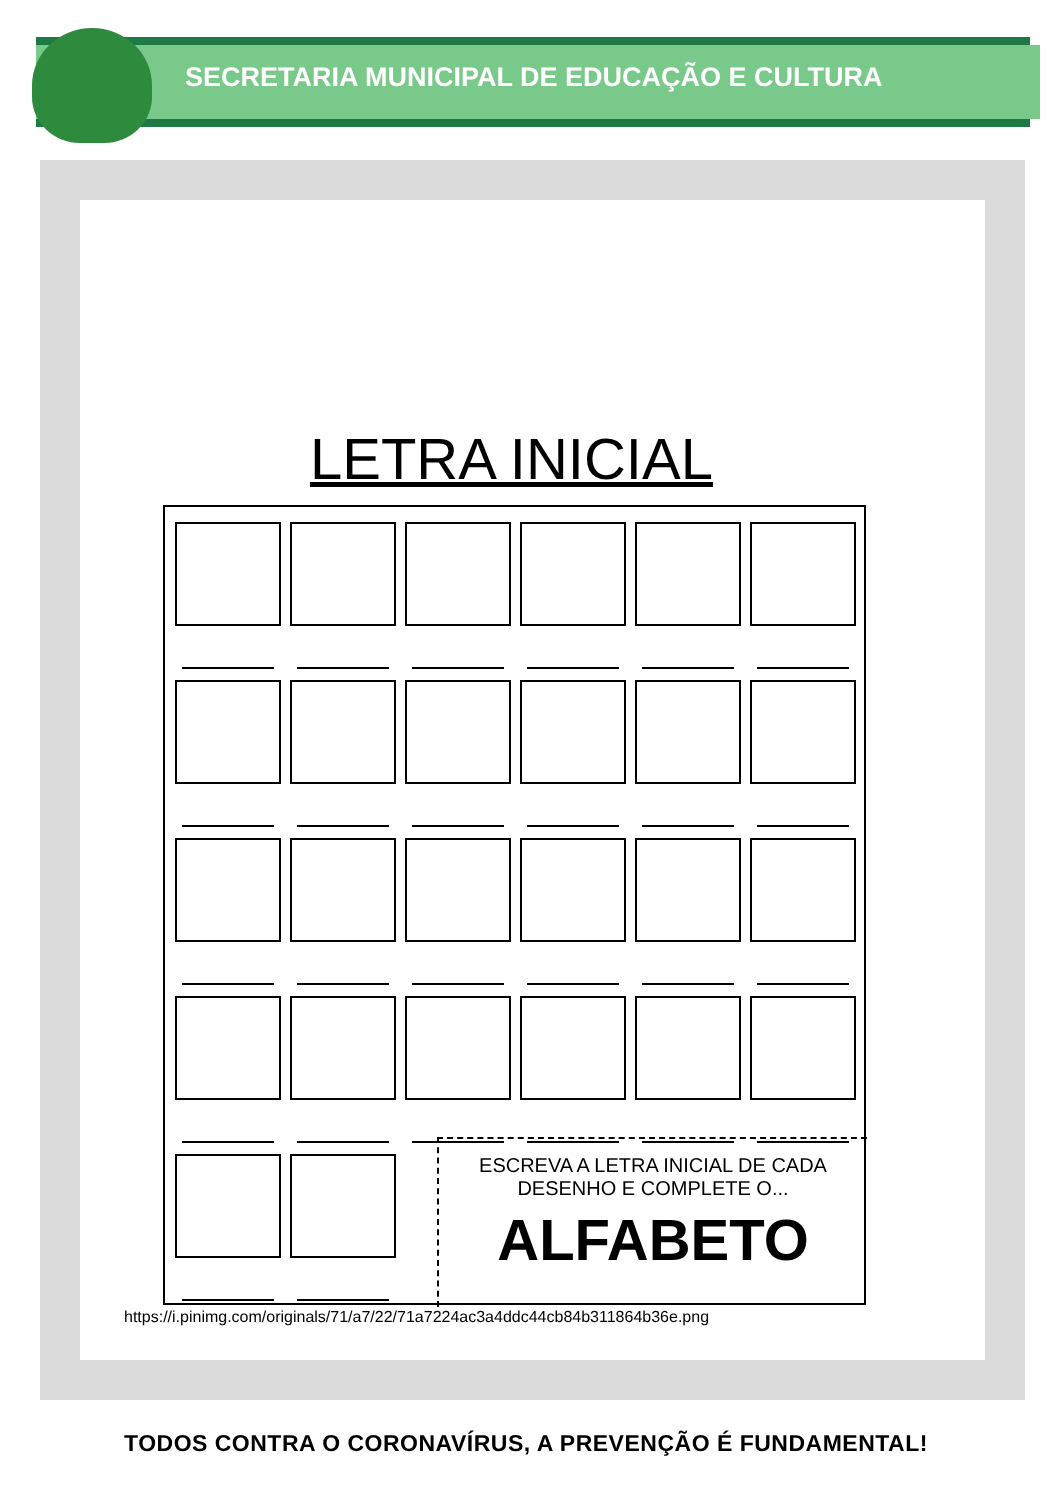SECRETARIA MUNICIPAL DE EDUCAÇÃO E CULTURA
LETRA INICIAL
ESCREVA A LETRA INICIAL DE CADA
DESENHO E COMPLETE O...
ALFABETO
https://i.pinimg.com/originals/71/a7/22/71a7224ac3a4ddc44cb84b311864b36e.png
TODOS CONTRA O CORONAVÍRUS, A PREVENÇÃO É FUNDAMENTAL!